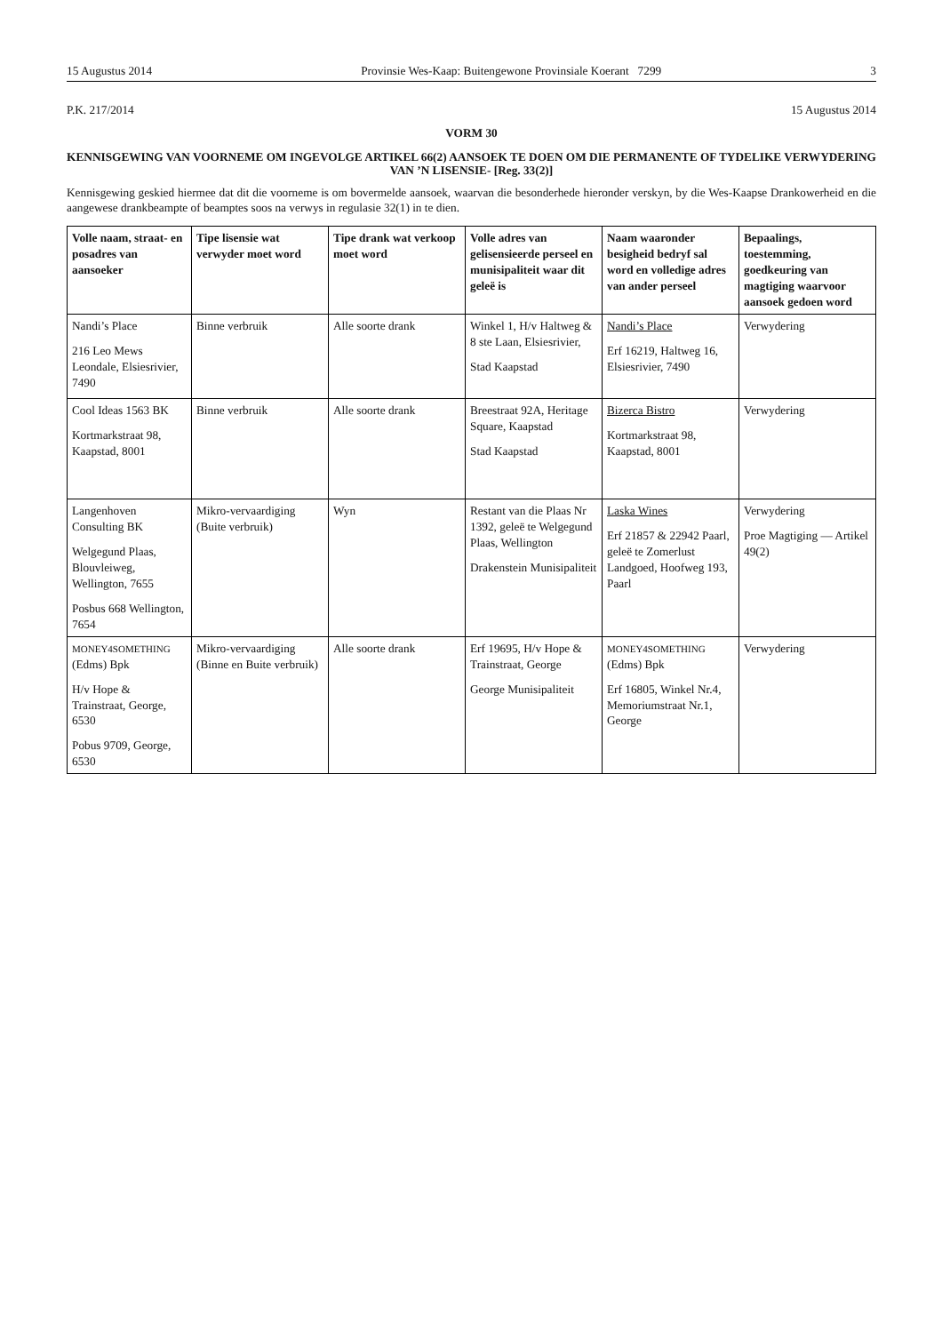15 Augustus 2014 Provinsie Wes-Kaap: Buitengewone Provinsiale Koerant 7299 3
P.K. 217/2014 15 Augustus 2014
VORM 30
KENNISGEWING VAN VOORNEME OM INGEVOLGE ARTIKEL 66(2) AANSOEK TE DOEN OM DIE PERMANENTE OF TYDELIKE VERWYDERING VAN ’N LISENSIE- [Reg. 33(2)]
Kennisgewing geskied hiermee dat dit die voorneme is om bovermelde aansoek, waarvan die besonderhede hieronder verskyn, by die Wes-Kaapse Drankowerheid en die aangewese drankbeampte of beamptes soos na verwys in regulasie 32(1) in te dien.
| Volle naam, straat- en posadres van aansoeker | Tipe lisensie wat verwyder moet word | Tipe drank wat verkoop moet word | Volle adres van gelisensieerde perseel en munisipaliteit waar dit geleë is | Naam waaronder besigheid bedryf sal word en volledige adres van ander perseel | Bepaalings, toestemming, goedkeuring van magtiging waarvoor aansoek gedoen word |
| --- | --- | --- | --- | --- | --- |
| Nandi’s Place 216 Leo Mews Leondale, Elsiesrivier, 7490 | Binne verbruik | Alle soorte drank | Winkel 1, H/v Haltweg & 8 ste Laan, Elsiesrivier, Stad Kaapstad | Nandi’s Place Erf 16219, Haltweg 16, Elsiesrivier, 7490 | Verwydering |
| Cool Ideas 1563 BK Kortmarkstraat 98, Kaapstad, 8001 | Binne verbruik | Alle soorte drank | Breestraat 92A, Heritage Square, Kaapstad Stad Kaapstad | Bizerca Bistro Kortmarkstraat 98, Kaapstad, 8001 | Verwydering |
| Langenhoven Consulting BK Welgegund Plaas, Blouvleiweg, Wellington, 7655 Posbus 668 Wellington, 7654 | Mikro-vervaardiging (Buite verbruik) | Wyn | Restant van die Plaas Nr 1392, geleë te Welgegund Plaas, Wellington Drakenstein Munisipaliteit | Laska Wines Erf 21857 & 22942 Paarl, geleë te Zomerlust Landgoed, Hoofweg 193, Paarl | Verwydering Proe Magtiging — Artikel 49(2) |
| MONEY4SOMETHING (Edms) Bpk H/v Hope & Trainstraat, George, 6530 Pobus 9709, George, 6530 | Mikro-vervaardiging (Binne en Buite verbruik) | Alle soorte drank | Erf 19695, H/v Hope & Trainstraat, George George Munisipaliteit | MONEY4SOMETHING (Edms) Bpk Erf 16805, Winkel Nr.4, Memoriumstraat Nr.1, George | Verwydering |